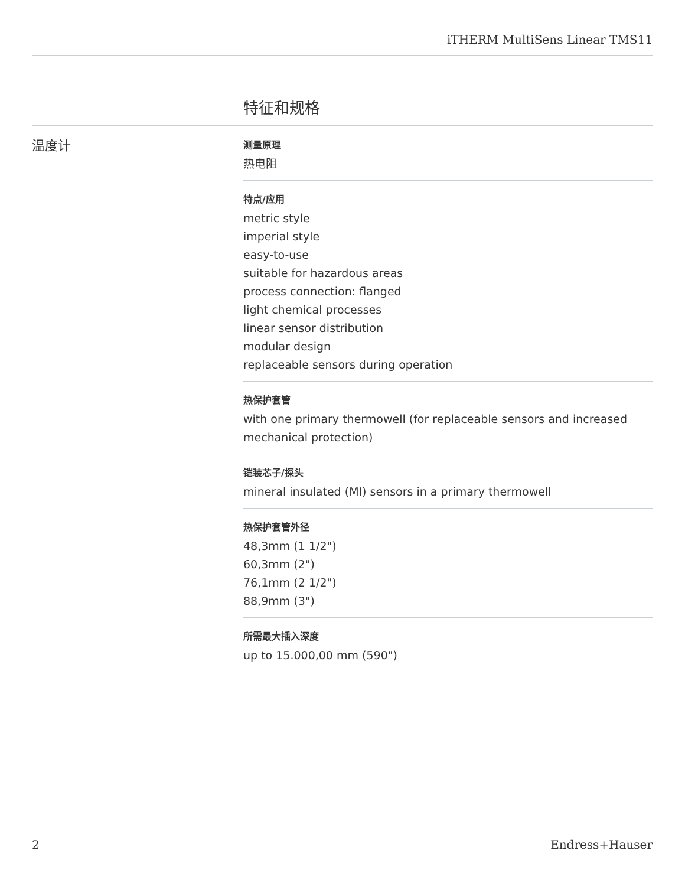iTHERM MultiSens Linear TMS11
特征和规格
温度计
测量原理
热电阻
特点/应用
metric style
imperial style
easy-to-use
suitable for hazardous areas
process connection: flanged
light chemical processes
linear sensor distribution
modular design
replaceable sensors during operation
热保护套管
with one primary thermowell (for replaceable sensors and increased mechanical protection)
铠装芯子/探头
mineral insulated (MI) sensors in a primary thermowell
热保护套管外径
48,3mm (1 1/2")
60,3mm (2")
76,1mm (2 1/2")
88,9mm (3")
所需最大插入深度
up to 15.000,00 mm (590")
2 Endress+Hauser